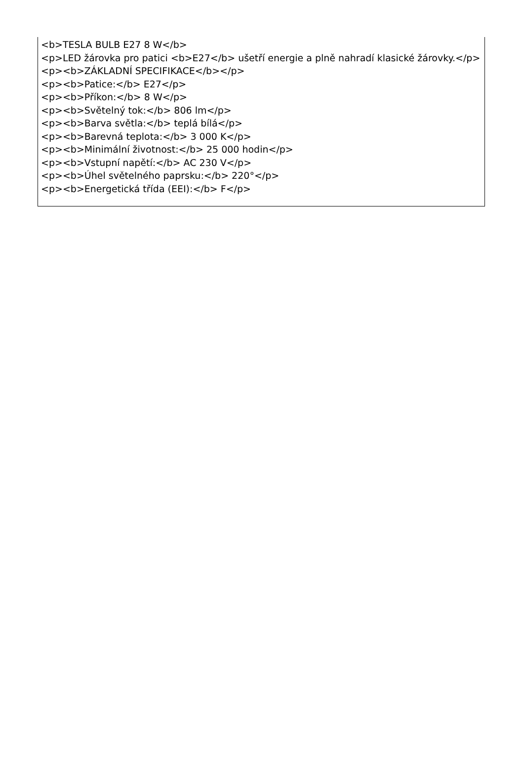<b>TESLA BULB E27 8 W</b>
<p>LED žárovka pro patici <b>E27</b> ušetří energie a plně nahradí klasické žárovky.</p>
<p><b>ZÁKLADNÍ SPECIFIKACE</b></p>
<p><b>Patice:</b> E27</p>
<p><b>Příkon:</b> 8 W</p>
<p><b>Světelný tok:</b> 806 lm</p>
<p><b>Barva světla:</b> teplá bílá</p>
<p><b>Barevná teplota:</b> 3 000 K</p>
<p><b>Minimální životnost:</b> 25 000 hodin</p>
<p><b>Vstupní napětí:</b> AC 230 V</p>
<p><b>Úhel světelného paprsku:</b> 220°</p>
<p><b>Energetická třída (EEI):</b> F</p>